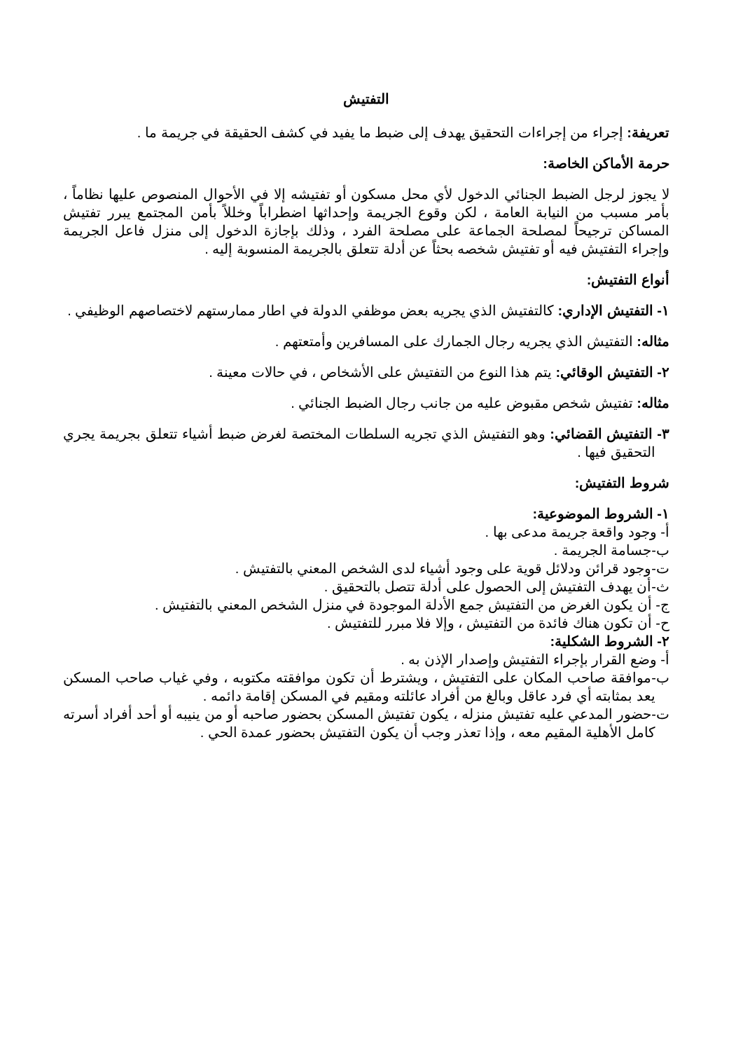التفتيش
تعريفة: إجراء من إجراءات التحقيق يهدف إلى ضبط ما يفيد في كشف الحقيقة في جريمة ما .
حرمة الأماكن الخاصة:
لا يجوز لرجل الضبط الجنائي الدخول لأي محل مسكون أو تفتيشه إلا في الأحوال المنصوص عليها نظاماً ، بأمر مسبب من النيابة العامة ، لكن وقوع الجريمة وإحداثها اضطراباً وخللاً بأمن المجتمع يبرر تفتيش المساكن ترجيحاً لمصلحة الجماعة على مصلحة الفرد ، وذلك بإجازة الدخول إلى منزل فاعل الجريمة وإجراء التفتيش فيه أو تفتيش شخصه بحثاً عن أدلة تتعلق بالجريمة المنسوبة إليه .
أنواع التفتيش:
١- التفتيش الإداري: كالتفتيش الذي يجريه بعض موظفي الدولة في اطار ممارستهم لاختصاصهم الوظيفي .
مثاله: التفتيش الذي يجريه رجال الجمارك على المسافرين وأمتعتهم .
٢- التفتيش الوقائي: يتم هذا النوع من التفتيش على الأشخاص ، في حالات معينة .
مثاله: تفتيش شخص مقبوض عليه من جانب رجال الضبط الجنائي .
٣- التفتيش القضائي: وهو التفتيش الذي تجريه السلطات المختصة لغرض ضبط أشياء تتعلق بجريمة يجري التحقيق فيها .
شروط التفتيش:
١- الشروط الموضوعية:
أ- وجود واقعة جريمة مدعى بها .
ب-جسامة الجريمة .
ت-وجود قرائن ودلائل قوية على وجود أشياء لدى الشخص المعني بالتفتيش .
ث-أن يهدف التفتيش إلى الحصول على أدلة تتصل بالتحقيق .
ج- أن يكون الغرض من التفتيش جمع الأدلة الموجودة في منزل الشخص المعني بالتفتيش .
ح- أن تكون هناك فائدة من التفتيش ، وإلا فلا مبرر للتفتيش .
٢- الشروط الشكلية:
أ- وضع القرار بإجراء التفتيش وإصدار الإذن به .
ب-موافقة صاحب المكان على التفتيش ، ويشترط أن تكون موافقته مكتوبه ، وفي غياب صاحب المسكن يعد بمثابته أي فرد عاقل وبالغ من أفراد عائلته ومقيم في المسكن إقامة دائمه .
ت-حضور المدعي عليه تفتيش منزله ، يكون تفتيش المسكن بحضور صاحبه أو من ينيبه أو أحد أفراد أسرته كامل الأهلية المقيم معه ، وإذا تعذر وجب أن يكون التفتيش بحضور عمدة الحي .